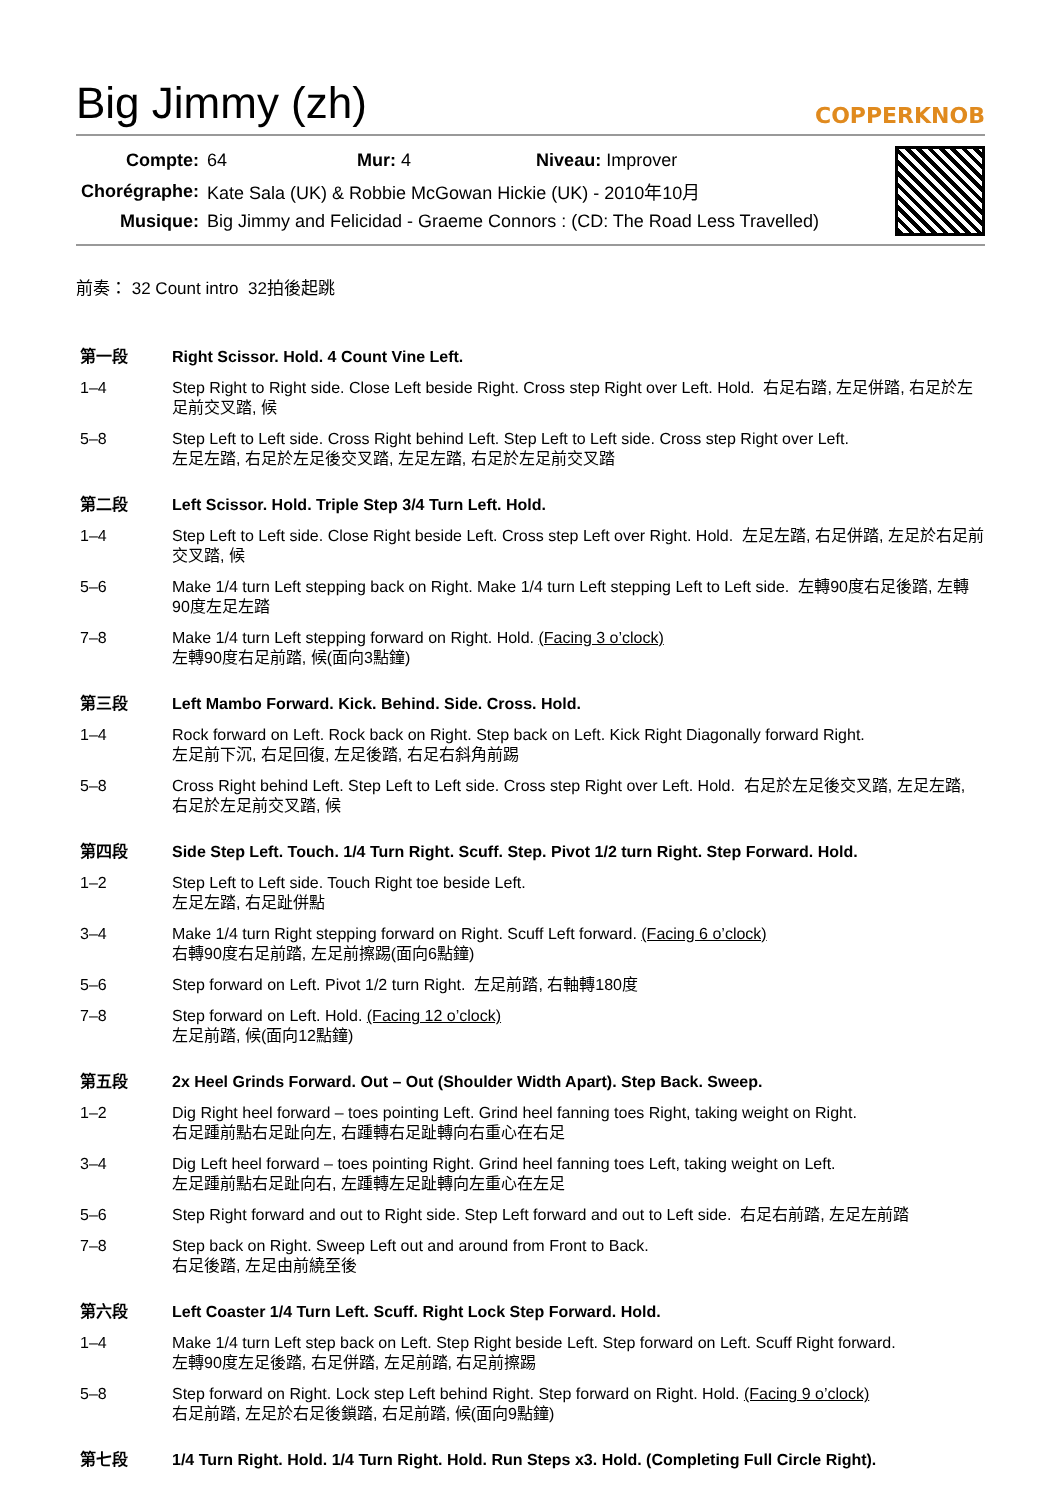Big Jimmy (zh)
COPPERKNOB
| Compte: | 64 Mur: 4 Niveau: Improver |
| Chorégraphe: | Kate Sala (UK) & Robbie McGowan Hickie (UK) - 2010年10月 |
| Musique: | Big Jimmy and Felicidad - Graeme Connors : (CD: The Road Less Travelled) |
前奏： 32 Count intro 32拍後起跳
| 第一段 | Right Scissor. Hold. 4 Count Vine Left. |
| 1–4 | Step Right to Right side. Close Left beside Right. Cross step Right over Left. Hold. 右足右踏, 左足併踏, 右足於左足前交叉踏, 候 |
| 5–8 | Step Left to Left side. Cross Right behind Left. Step Left to Left side. Cross step Right over Left. 左足左踏, 右足於左足後交叉踏, 左足左踏, 右足於左足前交叉踏 |
| 第二段 | Left Scissor. Hold. Triple Step 3/4 Turn Left. Hold. |
| 1–4 | Step Left to Left side. Close Right beside Left. Cross step Left over Right. Hold. 左足左踏, 右足併踏, 左足於右足前交叉踏, 候 |
| 5–6 | Make 1/4 turn Left stepping back on Right. Make 1/4 turn Left stepping Left to Left side. 左轉90度右足後踏, 左轉90度左足左踏 |
| 7–8 | Make 1/4 turn Left stepping forward on Right. Hold. (Facing 3 o’clock) 左轉90度右足前踏, 候(面向3點鐘) |
| 第三段 | Left Mambo Forward. Kick. Behind. Side. Cross. Hold. |
| 1–4 | Rock forward on Left. Rock back on Right. Step back on Left. Kick Right Diagonally forward Right. 左足前下沉, 右足回復, 左足後踏, 右足右斜角前踢 |
| 5–8 | Cross Right behind Left. Step Left to Left side. Cross step Right over Left. Hold. 右足於左足後交叉踏, 左足左踏, 右足於左足前交叉踏, 候 |
| 第四段 | Side Step Left. Touch. 1/4 Turn Right. Scuff. Step. Pivot 1/2 turn Right. Step Forward. Hold. |
| 1–2 | Step Left to Left side. Touch Right toe beside Left. 左足左踏, 右足趾併點 |
| 3–4 | Make 1/4 turn Right stepping forward on Right. Scuff Left forward. (Facing 6 o’clock) 右轉90度右足前踏, 左足前擦踢(面向6點鐘) |
| 5–6 | Step forward on Left. Pivot 1/2 turn Right. 左足前踏, 右軸轉180度 |
| 7–8 | Step forward on Left. Hold. (Facing 12 o’clock) 左足前踏, 候(面向12點鐘) |
| 第五段 | 2x Heel Grinds Forward. Out – Out (Shoulder Width Apart). Step Back. Sweep. |
| 1–2 | Dig Right heel forward – toes pointing Left. Grind heel fanning toes Right, taking weight on Right. 右足踵前點右足趾向左, 右踵轉右足趾轉向右重心在右足 |
| 3–4 | Dig Left heel forward – toes pointing Right. Grind heel fanning toes Left, taking weight on Left. 左足踵前點右足趾向右, 左踵轉左足趾轉向左重心在左足 |
| 5–6 | Step Right forward and out to Right side. Step Left forward and out to Left side. 右足右前踏, 左足左前踏 |
| 7–8 | Step back on Right. Sweep Left out and around from Front to Back. 右足後踏, 左足由前繞至後 |
| 第六段 | Left Coaster 1/4 Turn Left. Scuff. Right Lock Step Forward. Hold. |
| 1–4 | Make 1/4 turn Left step back on Left. Step Right beside Left. Step forward on Left. Scuff Right forward. 左轉90度左足後踏, 右足併踏, 左足前踏, 右足前擦踢 |
| 5–8 | Step forward on Right. Lock step Left behind Right. Step forward on Right. Hold. (Facing 9 o’clock) 右足前踏, 左足於右足後鎖踏, 右足前踏, 候(面向9點鐘) |
| 第七段 | 1/4 Turn Right. Hold. 1/4 Turn Right. Hold. Run Steps x3. Hold. (Completing Full Circle Right). |